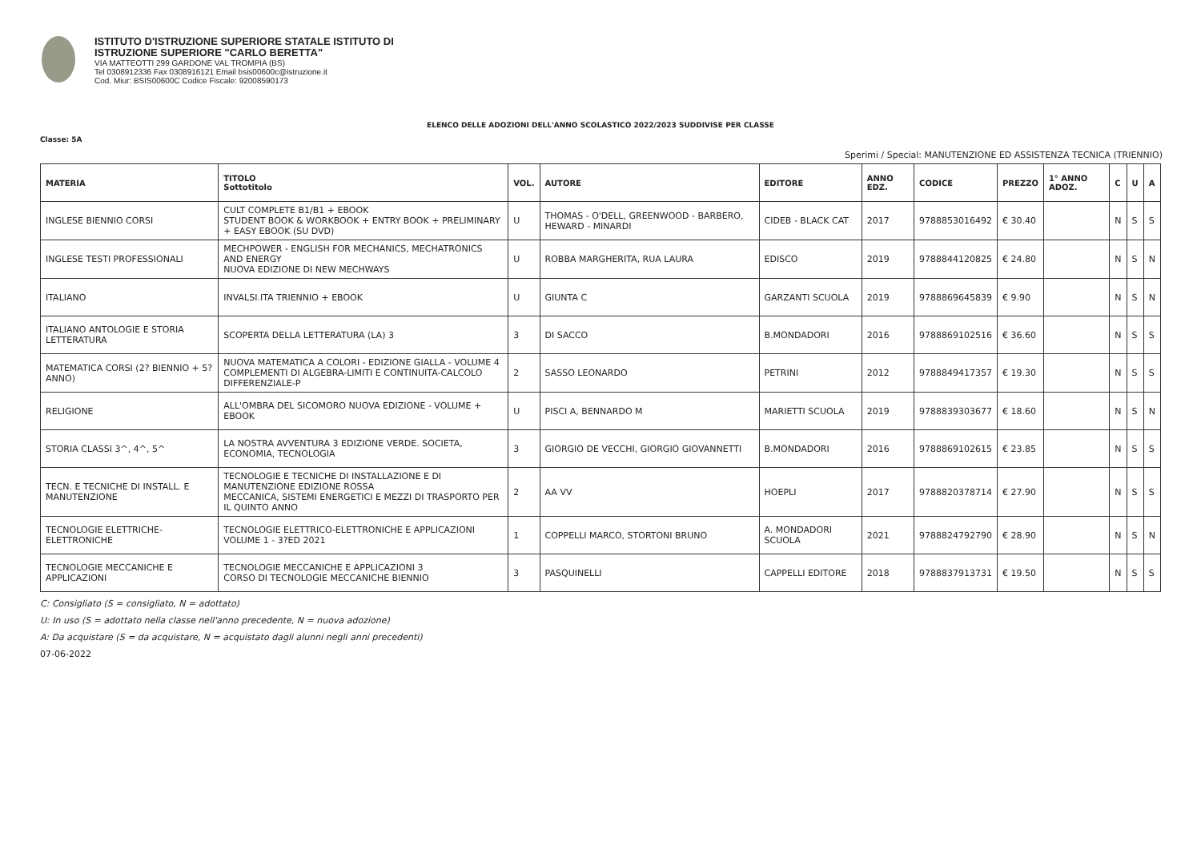ISTITUTO D'ISTRUZIONE SUPERIORE STATALE ISTITUTO DI
ISTRUZIONE SUPERIORE "CARLO BERETTA"
VIA MATTEOTTI 299 GARDONE VAL TROMPIA (BS)
Tel 0308912336 Fax 0308916121 Email bsis00600c@istruzione.it
Cod. Miur: BSIS00600C Codice Fiscale: 92008590173
ELENCO DELLE ADOZIONI DELL'ANNO SCOLASTICO 2022/2023 SUDDIVISE PER CLASSE
Classe: 5A
Sperimi / Special: MANUTENZIONE ED ASSISTENZA TECNICA (TRIENNIO)
| MATERIA | TITOLO Sottotitolo | VOL. | AUTORE | EDITORE | ANNO EDZ. | CODICE | PREZZO | 1° ANNO ADOZ. | C | U | A |
| --- | --- | --- | --- | --- | --- | --- | --- | --- | --- | --- | --- |
| INGLESE BIENNIO CORSI | CULT COMPLETE B1/B1 + EBOOK STUDENT BOOK & WORKBOOK + ENTRY BOOK + PRELIMINARY + EASY EBOOK (SU DVD) | U | THOMAS - O'DELL, GREENWOOD - BARBERO, HEWARD - MINARDI | CIDEB - BLACK CAT | 2017 | 9788853016492 | € 30.40 | | N | S | S |
| INGLESE TESTI PROFESSIONALI | MECHPOWER - ENGLISH FOR MECHANICS, MECHATRONICS AND ENERGY NUOVA EDIZIONE DI NEW MECHWAYS | U | ROBBA MARGHERITA, RUA LAURA | EDISCO | 2019 | 9788844120825 | € 24.80 | | N | S | N |
| ITALIANO | INVALSI.ITA TRIENNIO + EBOOK | U | GIUNTA C | GARZANTI SCUOLA | 2019 | 9788869645839 | € 9.90 | | N | S | N |
| ITALIANO ANTOLOGIE E STORIA LETTERATURA | SCOPERTA DELLA LETTERATURA (LA) 3 | 3 | DI SACCO | B.MONDADORI | 2016 | 9788869102516 | € 36.60 | | N | S | S |
| MATEMATICA CORSI (2? BIENNIO + 5? ANNO) | NUOVA MATEMATICA A COLORI - EDIZIONE GIALLA - VOLUME 4 COMPLEMENTI DI ALGEBRA-LIMITI E CONTINUITA-CALCOLO DIFFERENZIALE-P | 2 | SASSO LEONARDO | PETRINI | 2012 | 9788849417357 | € 19.30 | | N | S | S |
| RELIGIONE | ALL'OMBRA DEL SICOMORO NUOVA EDIZIONE - VOLUME + EBOOK | U | PISCI A, BENNARDO M | MARIETTI SCUOLA | 2019 | 9788839303677 | € 18.60 | | N | S | N |
| STORIA CLASSI 3^, 4^, 5^ | LA NOSTRA AVVENTURA 3 EDIZIONE VERDE. SOCIETA, ECONOMIA, TECNOLOGIA | 3 | GIORGIO DE VECCHI, GIORGIO GIOVANNETTI | B.MONDADORI | 2016 | 9788869102615 | € 23.85 | | N | S | S |
| TECN. E TECNICHE DI INSTALL. E MANUTENZIONE | TECNOLOGIE E TECNICHE DI INSTALLAZIONE E DI MANUTENZIONE EDIZIONE ROSSA MECCANICA, SISTEMI ENERGETICI E MEZZI DI TRASPORTO PER IL QUINTO ANNO | 2 | AA VV | HOEPLI | 2017 | 9788820378714 | € 27.90 | | N | S | S |
| TECNOLOGIE ELETTRICHE-ELETTRONICHE | TECNOLOGIE ELETTRICO-ELETTRONICHE E APPLICAZIONI VOLUME 1 - 3?ED 2021 | 1 | COPPELLI MARCO, STORTONI BRUNO | A. MONDADORI SCUOLA | 2021 | 9788824792790 | € 28.90 | | N | S | N |
| TECNOLOGIE MECCANICHE E APPLICAZIONI | TECNOLOGIE MECCANICHE E APPLICAZIONI 3 CORSO DI TECNOLOGIE MECCANICHE BIENNIO | 3 | PASQUINELLI | CAPPELLI EDITORE | 2018 | 9788837913731 | € 19.50 | | N | S | S |
C: Consigliato (S = consigliato, N = adottato)
U: In uso (S = adottato nella classe nell'anno precedente, N = nuova adozione)
A: Da acquistare (S = da acquistare, N = acquistato dagli alunni negli anni precedenti)
07-06-2022